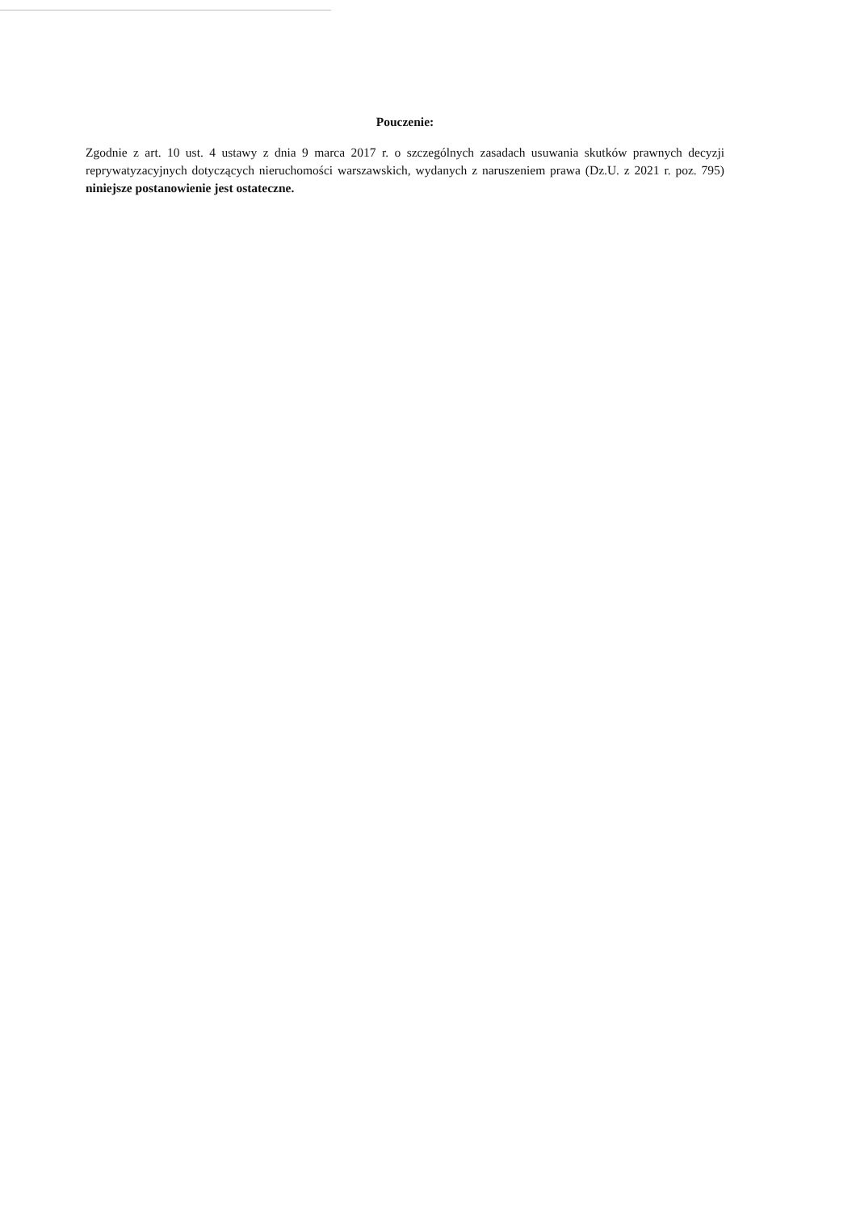Pouczenie:
Zgodnie z art. 10 ust. 4 ustawy z dnia 9 marca 2017 r. o szczególnych zasadach usuwania skutków prawnych decyzji reprywatyzacyjnych dotyczących nieruchomości warszawskich, wydanych z naruszeniem prawa (Dz.U. z 2021 r. poz. 795) niniejsze postanowienie jest ostateczne.